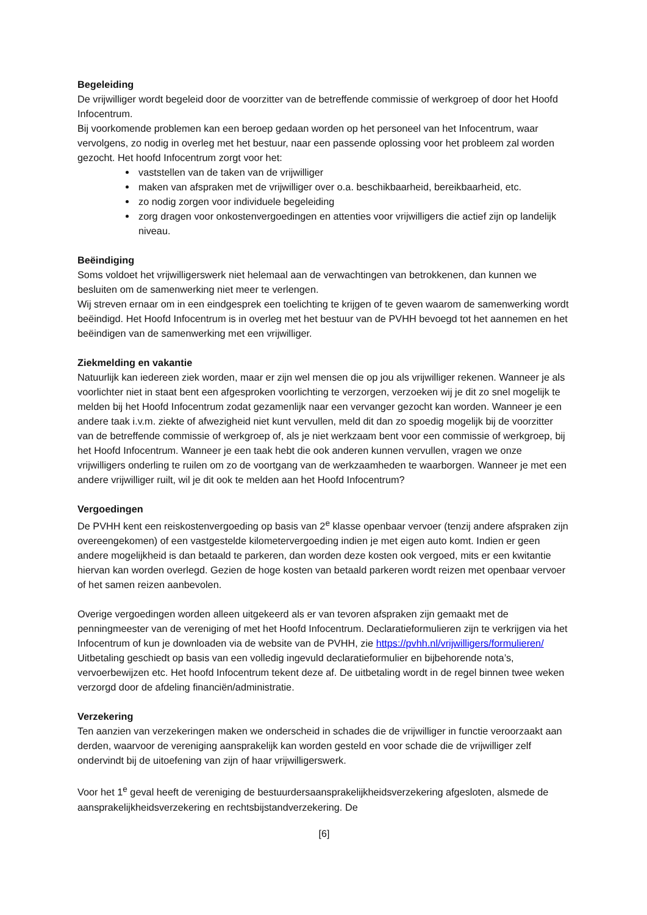Begeleiding
De vrijwilliger wordt begeleid door de voorzitter van de betreffende commissie of werkgroep of door het Hoofd Infocentrum.
Bij voorkomende problemen kan een beroep gedaan worden op het personeel van het Infocentrum, waar vervolgens, zo nodig in overleg met het bestuur, naar een passende oplossing voor het probleem zal worden gezocht. Het hoofd Infocentrum zorgt voor het:
vaststellen van de taken van de vrijwilliger
maken van afspraken met de vrijwilliger over o.a. beschikbaarheid, bereikbaarheid, etc.
zo nodig zorgen voor individuele begeleiding
zorg dragen voor onkostenvergoedingen en attenties voor vrijwilligers die actief zijn op landelijk niveau.
Beëindiging
Soms voldoet het vrijwilligerswerk niet helemaal aan de verwachtingen van betrokkenen, dan kunnen we besluiten om de samenwerking niet meer te verlengen.
Wij streven ernaar om in een eindgesprek een toelichting te krijgen of te geven waarom de samenwerking wordt beëindigd. Het Hoofd Infocentrum is in overleg met het bestuur van de PVHH bevoegd tot het aannemen en het beëindigen van de samenwerking met een vrijwilliger.
Ziekmelding en vakantie
Natuurlijk kan iedereen ziek worden, maar er zijn wel mensen die op jou als vrijwilliger rekenen. Wanneer je als voorlichter niet in staat bent een afgesproken voorlichting te verzorgen, verzoeken wij je dit zo snel mogelijk te melden bij het Hoofd Infocentrum zodat gezamenlijk naar een vervanger gezocht kan worden. Wanneer je een andere taak i.v.m. ziekte of afwezigheid niet kunt vervullen, meld dit dan zo spoedig mogelijk bij de voorzitter van de betreffende commissie of werkgroep of, als je niet werkzaam bent voor een commissie of werkgroep, bij het Hoofd Infocentrum. Wanneer je een taak hebt die ook anderen kunnen vervullen, vragen we onze vrijwilligers onderling te ruilen om zo de voortgang van de werkzaamheden te waarborgen. Wanneer je met een andere vrijwilliger ruilt, wil je dit ook te melden aan het Hoofd Infocentrum?
Vergoedingen
De PVHH kent een reiskostenvergoeding op basis van 2<sup>e</sup> klasse openbaar vervoer (tenzij andere afspraken zijn overeengekomen) of een vastgestelde kilometervergoeding indien je met eigen auto komt. Indien er geen andere mogelijkheid is dan betaald te parkeren, dan worden deze kosten ook vergoed, mits er een kwitantie hiervan kan worden overlegd. Gezien de hoge kosten van betaald parkeren wordt reizen met openbaar vervoer of het samen reizen aanbevolen.
Overige vergoedingen worden alleen uitgekeerd als er van tevoren afspraken zijn gemaakt met de penningmeester van de vereniging of met het Hoofd Infocentrum. Declaratieformulieren zijn te verkrijgen via het Infocentrum of kun je downloaden via de website van de PVHH, zie https://pvhh.nl/vrijwilligers/formulieren/
Uitbetaling geschiedt op basis van een volledig ingevuld declaratieformulier en bijbehorende nota’s, vervoerbewijzen etc. Het hoofd Infocentrum tekent deze af. De uitbetaling wordt in de regel binnen twee weken verzorgd door de afdeling financiën/administratie.
Verzekering
Ten aanzien van verzekeringen maken we onderscheid in schades die de vrijwilliger in functie veroorzaakt aan derden, waarvoor de vereniging aansprakelijk kan worden gesteld en voor schade die de vrijwilliger zelf ondervindt bij de uitoefening van zijn of haar vrijwilligerswerk.
Voor het 1<sup>e</sup> geval heeft de vereniging de bestuurdersaansprakelijkheidsverzekering afgesloten, alsmede de aansprakelijkheidsverzekering en rechtsbijstandverzekering. De
[6]